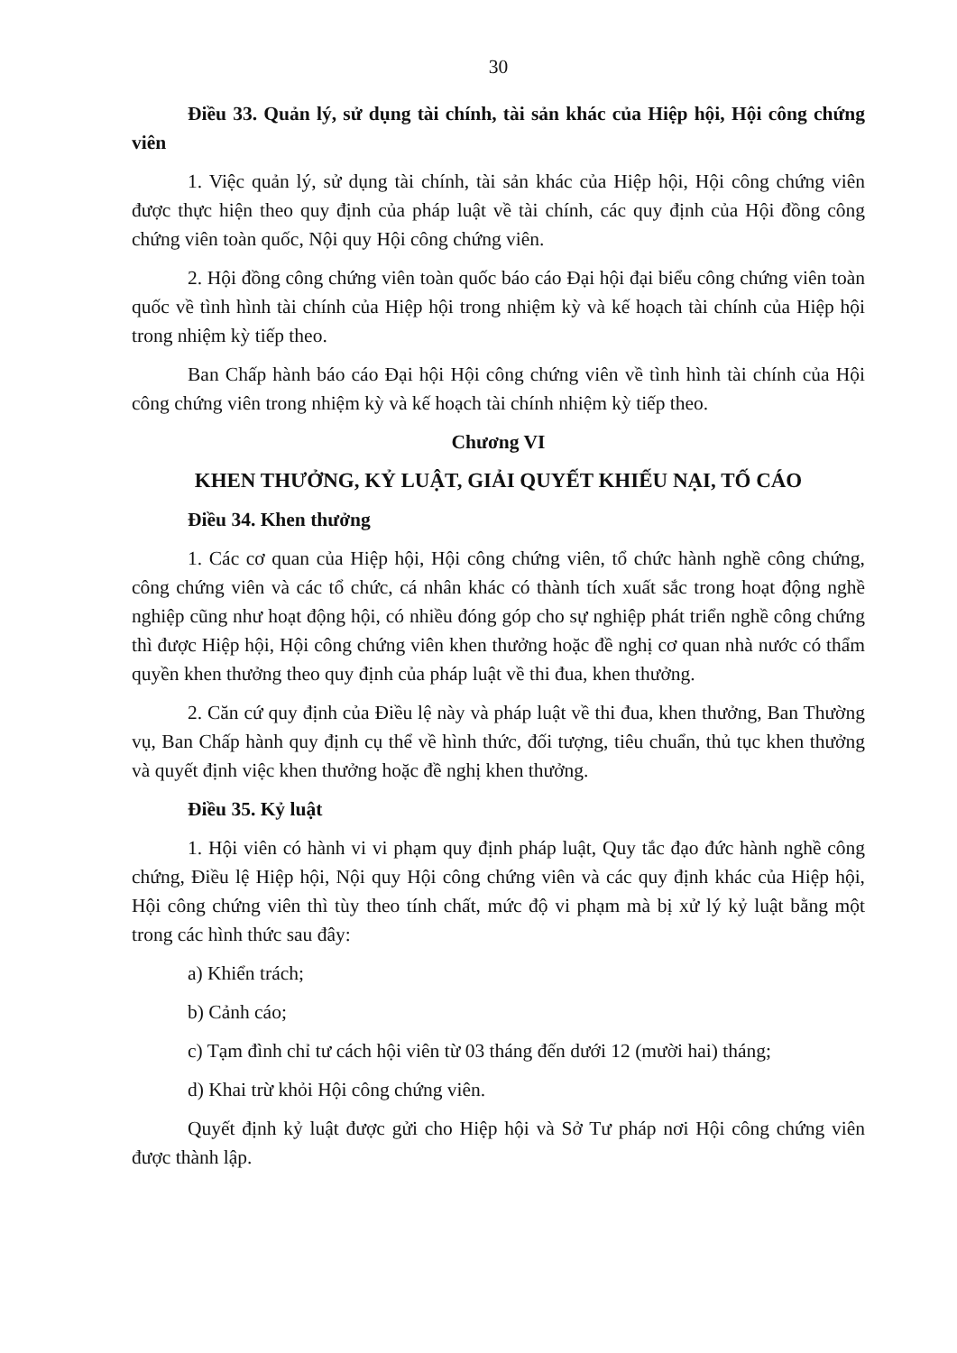30
Điều 33. Quản lý, sử dụng tài chính, tài sản khác của Hiệp hội, Hội công chứng viên
1. Việc quản lý, sử dụng tài chính, tài sản khác của Hiệp hội, Hội công chứng viên được thực hiện theo quy định của pháp luật về tài chính, các quy định của Hội đồng công chứng viên toàn quốc, Nội quy Hội công chứng viên.
2. Hội đồng công chứng viên toàn quốc báo cáo Đại hội đại biểu công chứng viên toàn quốc về tình hình tài chính của Hiệp hội trong nhiệm kỳ và kế hoạch tài chính của Hiệp hội trong nhiệm kỳ tiếp theo.
Ban Chấp hành báo cáo Đại hội Hội công chứng viên về tình hình tài chính của Hội công chứng viên trong nhiệm kỳ và kế hoạch tài chính nhiệm kỳ tiếp theo.
Chương VI
KHEN THƯỞNG, KỶ LUẬT, GIẢI QUYẾT KHIẾU NẠI, TỐ CÁO
Điều 34. Khen thưởng
1. Các cơ quan của Hiệp hội, Hội công chứng viên, tổ chức hành nghề công chứng, công chứng viên và các tổ chức, cá nhân khác có thành tích xuất sắc trong hoạt động nghề nghiệp cũng như hoạt động hội, có nhiều đóng góp cho sự nghiệp phát triển nghề công chứng thì được Hiệp hội, Hội công chứng viên khen thưởng hoặc đề nghị cơ quan nhà nước có thẩm quyền khen thưởng theo quy định của pháp luật về thi đua, khen thưởng.
2. Căn cứ quy định của Điều lệ này và pháp luật về thi đua, khen thưởng, Ban Thường vụ, Ban Chấp hành quy định cụ thể về hình thức, đối tượng, tiêu chuẩn, thủ tục khen thưởng và quyết định việc khen thưởng hoặc đề nghị khen thưởng.
Điều 35. Kỷ luật
1. Hội viên có hành vi vi phạm quy định pháp luật, Quy tắc đạo đức hành nghề công chứng, Điều lệ Hiệp hội, Nội quy Hội công chứng viên và các quy định khác của Hiệp hội, Hội công chứng viên thì tùy theo tính chất, mức độ vi phạm mà bị xử lý kỷ luật bằng một trong các hình thức sau đây:
a) Khiển trách;
b) Cảnh cáo;
c) Tạm đình chỉ tư cách hội viên từ 03 tháng đến dưới 12 (mười hai) tháng;
d) Khai trừ khỏi Hội công chứng viên.
Quyết định kỷ luật được gửi cho Hiệp hội và Sở Tư pháp nơi Hội công chứng viên được thành lập.